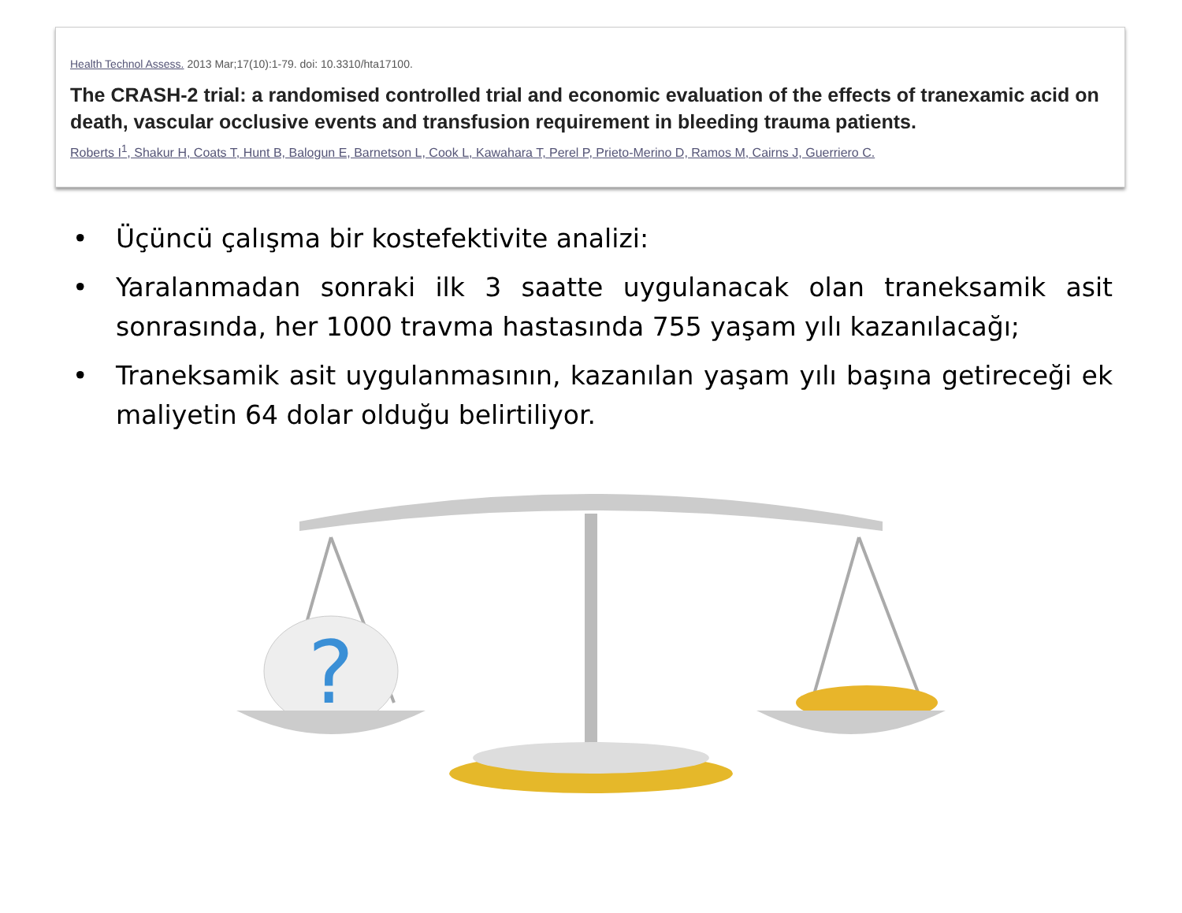Health Technol Assess. 2013 Mar;17(10):1-79. doi: 10.3310/hta17100.
The CRASH-2 trial: a randomised controlled trial and economic evaluation of the effects of tranexamic acid on death, vascular occlusive events and transfusion requirement in bleeding trauma patients.
Roberts I<sup>1</sup>, Shakur H, Coats T, Hunt B, Balogun E, Barnetson L, Cook L, Kawahara T, Perel P, Prieto-Merino D, Ramos M, Cairns J, Guerriero C.
• Üçüncü çalışma bir kostefektivite analizi:
• Yaralanmadan sonraki ilk 3 saatte uygulanacak olan traneksamik asit sonrasında, her 1000 travma hastasında 755 yaşam yılı kazanılacağı;
• Traneksamik asit uygulanmasının, kazanılan yaşam yılı başına getireceği ek maliyetin 64 dolar olduğu belirtiliyor.
?